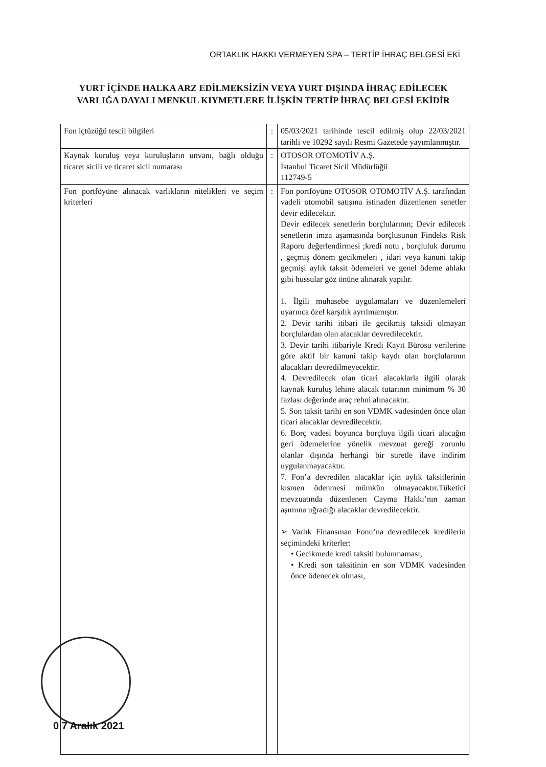ORTAKLIK HAKKI VERMEYEN SPA – TERTİP İHRAÇ BELGESİ EKİ
YURT İÇİNDE HALKA ARZ EDİLMEKSİZİN VEYA YURT DIŞINDA İHRAÇ EDİLECEK VARLIĞA DAYALI MENKUL KIYMETLERE İLİŞKİN TERTİP İHRAÇ BELGESİ EKİDİR
| Fon içtüzüğü tescil bilgileri | : | 05/03/2021 tarihinde tescil edilmiş olup 22/03/2021 tarihli ve 10292 sayılı Resmi Gazetede yayımlanmıştır. |
| Kaynak kuruluş veya kuruluşların unvanı, bağlı olduğu ticaret sicili ve ticaret sicil numarası | : | OTOSOR OTOMOTİV A.Ş. İstanbul Ticaret Sicil Müdürlüğü 112749-5 |
| Fon portföyüne alınacak varlıkların nitelikleri ve seçim kriterleri | : | Fon portföyüne OTOSOR OTOMOTİV A.Ş. tarafından vadeli otomobil satışına istinaden düzenlenen senetler devir edilecektir. Devir edilecek senetlerin borçlularının; Devir edilecek senetlerin imza aşamasında borçlusunun Findeks Risk Raporu değerlendirmesi ;kredi notu , borçluluk durumu , geçmiş dönem gecikmeleri , idari veya kanuni takip geçmişi aylık taksit ödemeleri ve genel ödeme ahlakı gibi hussular göz önüne alınarak yapılır. 1. İlgili muhasebe uygulamaları ve düzenlemeleri uyarınca özel karşılık ayrılmamıştır. 2. Devir tarihi itibari ile gecikmiş taksidi olmayan borçlulardan olan alacaklar devredilecektir. 3. Devir tarihi itibariyle Kredi Kayıt Bürosu verilerine göre aktif bir kanuni takip kaydı olan borçlularının alacakları devredilmeyecektir. 4. Devredilecek olan ticari alacaklarla ilgili olarak kaynak kuruluş lehine alacak tutarının minimum % 30 fazlası değerinde araç rehni alınacaktır. 5. Son taksit tarihi en son VDMK vadesinden önce olan ticari alacaklar devredilecektir. 6. Borç vadesi boyunca borçluya ilgili ticari alacağın geri ödemelerine yönelik mevzuat gereği zorunlu olanlar dışında herhangi bir suretle ilave indirim uygulanmayacaktır. 7. Fon’a devredilen alacaklar için aylık taksitlerinin kısmen ödenmesi mümkün olmayacaktır.Tüketici mevzuatında düzenlenen Cayma Hakkı’nın zaman aşımına uğradığı alacaklar devredilecektir. ➢ Varlık Finansman Fonu’na devredilecek kredilerin seçimindeki kriterler: • Gecikmede kredi taksiti bulunmaması, • Kredi son taksitinin en son VDMK vadesinden önce ödenecek olması, |
0 7 Aralık 2021